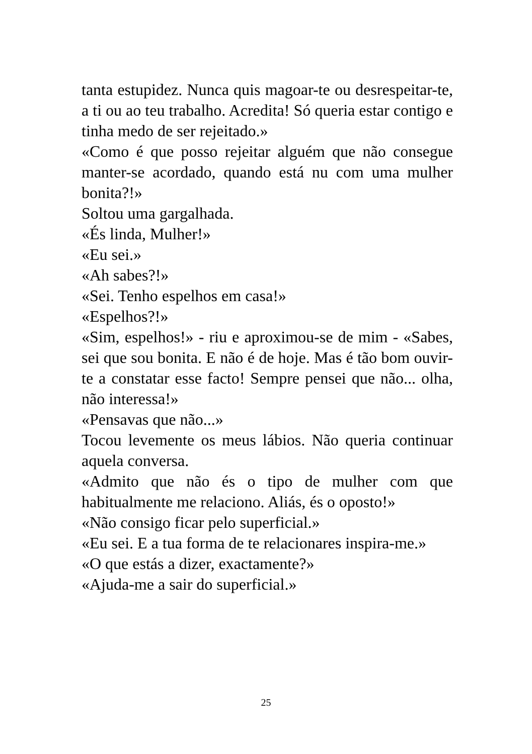tanta estupidez. Nunca quis magoar-te ou desrespeitar-te, a ti ou ao teu trabalho. Acredita! Só queria estar contigo e tinha medo de ser rejeitado.»
«Como é que posso rejeitar alguém que não consegue manter-se acordado, quando está nu com uma mulher bonita?!»
Soltou uma gargalhada.
«És linda, Mulher!»
«Eu sei.»
«Ah sabes?!»
«Sei. Tenho espelhos em casa!»
«Espelhos?!»
«Sim, espelhos!» - riu e aproximou-se de mim - «Sabes, sei que sou bonita. E não é de hoje. Mas é tão bom ouvir-te a constatar esse facto! Sempre pensei que não... olha, não interessa!»
«Pensavas que não...»
Tocou levemente os meus lábios. Não queria continuar aquela conversa.
«Admito que não és o tipo de mulher com que habitualmente me relaciono. Aliás, és o oposto!»
«Não consigo ficar pelo superficial.»
«Eu sei. E a tua forma de te relacionares inspira-me.»
«O que estás a dizer, exactamente?»
«Ajuda-me a sair do superficial.»
25